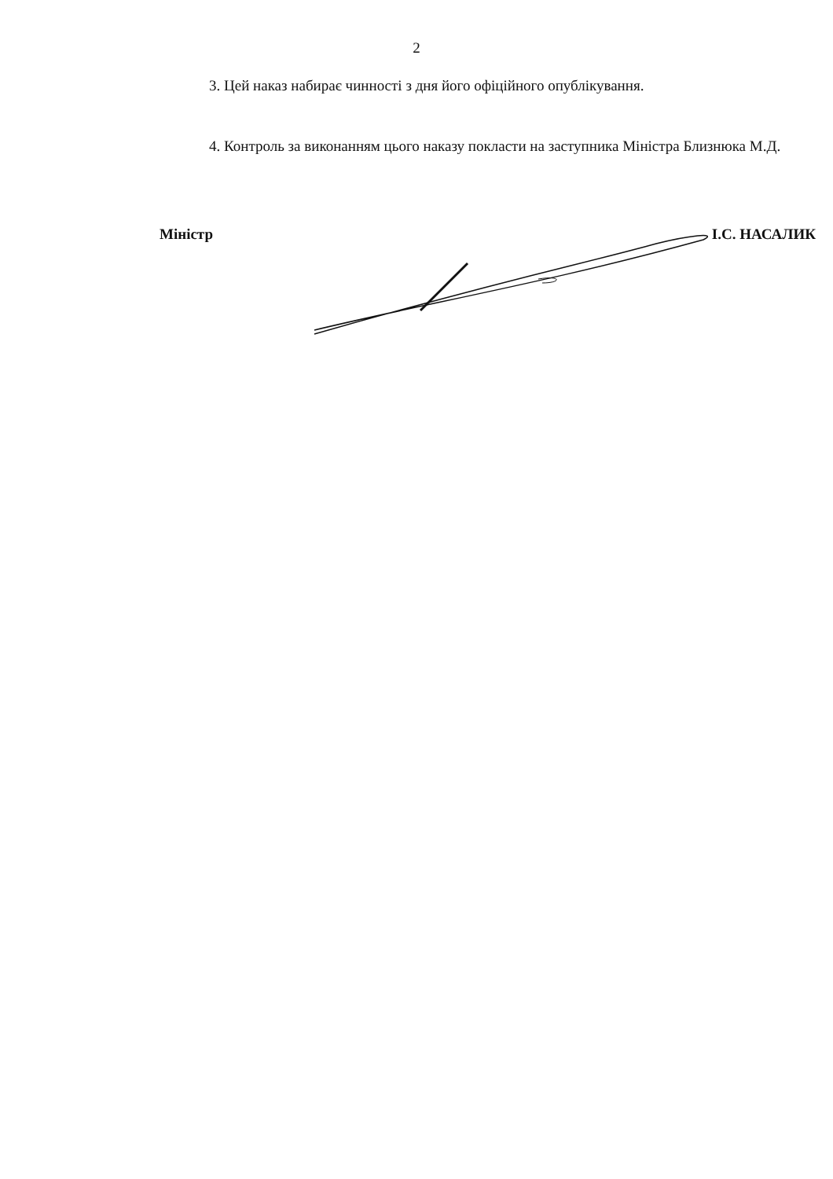2
3. Цей наказ набирає чинності з дня його офіційного опублікування.
4. Контроль за виконанням цього наказу покласти на заступника Міністра Близнюка М.Д.
Міністр І.С. НАСАЛИК